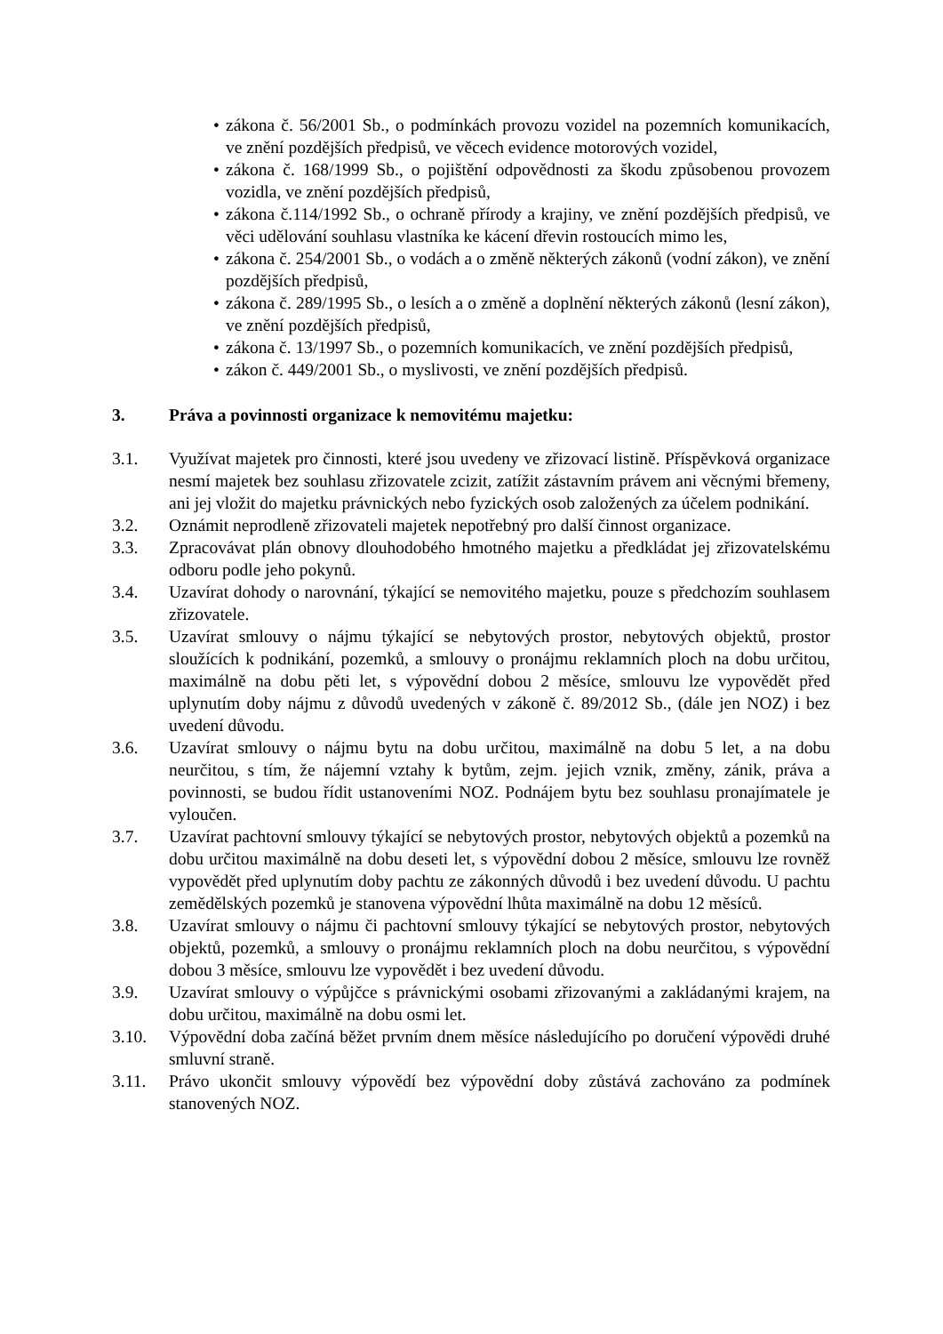• zákona č. 56/2001 Sb., o podmínkách provozu vozidel na pozemních komunikacích, ve znění pozdějších předpisů, ve věcech evidence motorových vozidel,
• zákona č. 168/1999 Sb., o pojištění odpovědnosti za škodu způsobenou provozem vozidla, ve znění pozdějších předpisů,
• zákona č.114/1992 Sb., o ochraně přírody a krajiny, ve znění pozdějších předpisů, ve věci udělování souhlasu vlastníka ke kácení dřevin rostoucích mimo les,
• zákona č. 254/2001 Sb., o vodách a o změně některých zákonů (vodní zákon), ve znění pozdějších předpisů,
• zákona č. 289/1995 Sb., o lesích a o změně a doplnění některých zákonů (lesní zákon), ve znění pozdějších předpisů,
• zákona č. 13/1997 Sb., o pozemních komunikacích, ve znění pozdějších předpisů,
• zákon č. 449/2001 Sb., o myslivosti, ve znění pozdějších předpisů.
3. Práva a povinnosti organizace k nemovitému majetku:
3.1. Využívat majetek pro činnosti, které jsou uvedeny ve zřizovací listině. Příspěvková organizace nesmí majetek bez souhlasu zřizovatele zcizit, zatížit zástavním právem ani věcnými břemeny, ani jej vložit do majetku právnických nebo fyzických osob založených za účelem podnikání.
3.2. Oznámit neprodleně zřizovateli majetek nepotřebný pro další činnost organizace.
3.3. Zpracovávat plán obnovy dlouhodobého hmotného majetku a předkládat jej zřizovatelskému odboru podle jeho pokynů.
3.4. Uzavírat dohody o narovnání, týkající se nemovitého majetku, pouze s předchozím souhlasem zřizovatele.
3.5. Uzavírat smlouvy o nájmu týkající se nebytových prostor, nebytových objektů, prostor sloužících k podnikání, pozemků, a smlouvy o pronájmu reklamních ploch na dobu určitou, maximálně na dobu pěti let, s výpovědní dobou 2 měsíce, smlouvu lze vypovědět před uplynutím doby nájmu z důvodů uvedených v zákoně č. 89/2012 Sb., (dále jen NOZ) i bez uvedení důvodu.
3.6. Uzavírat smlouvy o nájmu bytu na dobu určitou, maximálně na dobu 5 let, a na dobu neurčitou, s tím, že nájemní vztahy k bytům, zejm. jejich vznik, změny, zánik, práva a povinnosti, se budou řídit ustanoveními NOZ. Podnájem bytu bez souhlasu pronajímatele je vyloučen.
3.7. Uzavírat pachtovní smlouvy týkající se nebytových prostor, nebytových objektů a pozemků na dobu určitou maximálně na dobu deseti let, s výpovědní dobou 2 měsíce, smlouvu lze rovněž vypovědět před uplynutím doby pachtu ze zákonných důvodů i bez uvedení důvodu. U pachtu zemědělských pozemků je stanovena výpovědní lhůta maximálně na dobu 12 měsíců.
3.8. Uzavírat smlouvy o nájmu či pachtovní smlouvy týkající se nebytových prostor, nebytových objektů, pozemků, a smlouvy o pronájmu reklamních ploch na dobu neurčitou, s výpovědní dobou 3 měsíce, smlouvu lze vypovědět i bez uvedení důvodu.
3.9. Uzavírat smlouvy o výpůjčce s právnickými osobami zřizovanými a zakládanými krajem, na dobu určitou, maximálně na dobu osmi let.
3.10. Výpovědní doba začíná běžet prvním dnem měsíce následujícího po doručení výpovědi druhé smluvní straně.
3.11. Právo ukončit smlouvy výpovědí bez výpovědní doby zůstává zachováno za podmínek stanovených NOZ.